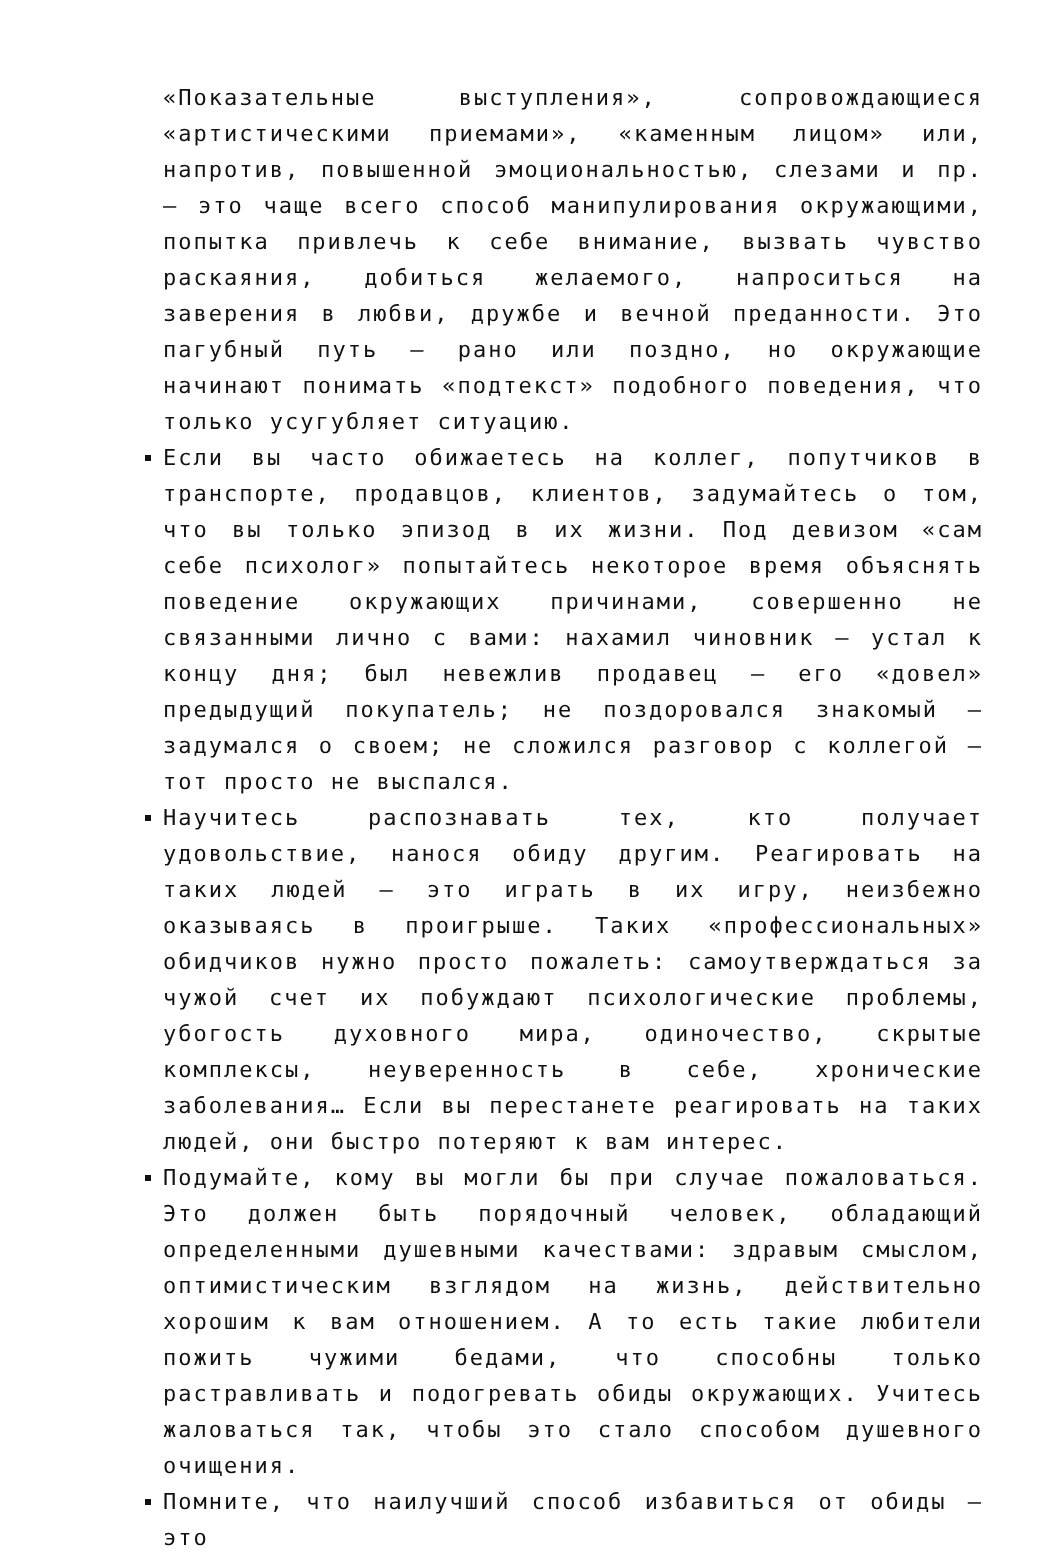«Показательные выступления», сопровождающиеся «артистическими приемами», «каменным лицом» или, напротив, повышенной эмоциональностью, слезами и пр. — это чаще всего способ манипулирования окружающими, попытка привлечь к себе внимание, вызвать чувство раскаяния, добиться желаемого, напроситься на заверения в любви, дружбе и вечной преданности. Это пагубный путь — рано или поздно, но окружающие начинают понимать «подтекст» подобного поведения, что только усугубляет ситуацию.
Если вы часто обижаетесь на коллег, попутчиков в транспорте, продавцов, клиентов, задумайтесь о том, что вы только эпизод в их жизни. Под девизом «сам себе психолог» попытайтесь некоторое время объяснять поведение окружающих причинами, совершенно не связанными лично с вами: нахамил чиновник — устал к концу дня; был невежлив продавец — его «довел» предыдущий покупатель; не поздоровался знакомый — задумался о своем; не сложился разговор с коллегой — тот просто не выспался.
Научитесь распознавать тех, кто получает удовольствие, нанося обиду другим. Реагировать на таких людей — это играть в их игру, неизбежно оказываясь в проигрыше. Таких «профессиональных» обидчиков нужно просто пожалеть: самоутверждаться за чужой счет их побуждают психологические проблемы, убогость духовного мира, одиночество, скрытые комплексы, неуверенность в себе, хронические заболевания… Если вы перестанете реагировать на таких людей, они быстро потеряют к вам интерес.
Подумайте, кому вы могли бы при случае пожаловаться. Это должен быть порядочный человек, обладающий определенными душевными качествами: здравым смыслом, оптимистическим взглядом на жизнь, действительно хорошим к вам отношением. А то есть такие любители пожить чужими бедами, что способны только растравливать и подогревать обиды окружающих. Учитесь жаловаться так, чтобы это стало способом душевного очищения.
Помните, что наилучший способ избавиться от обиды — это